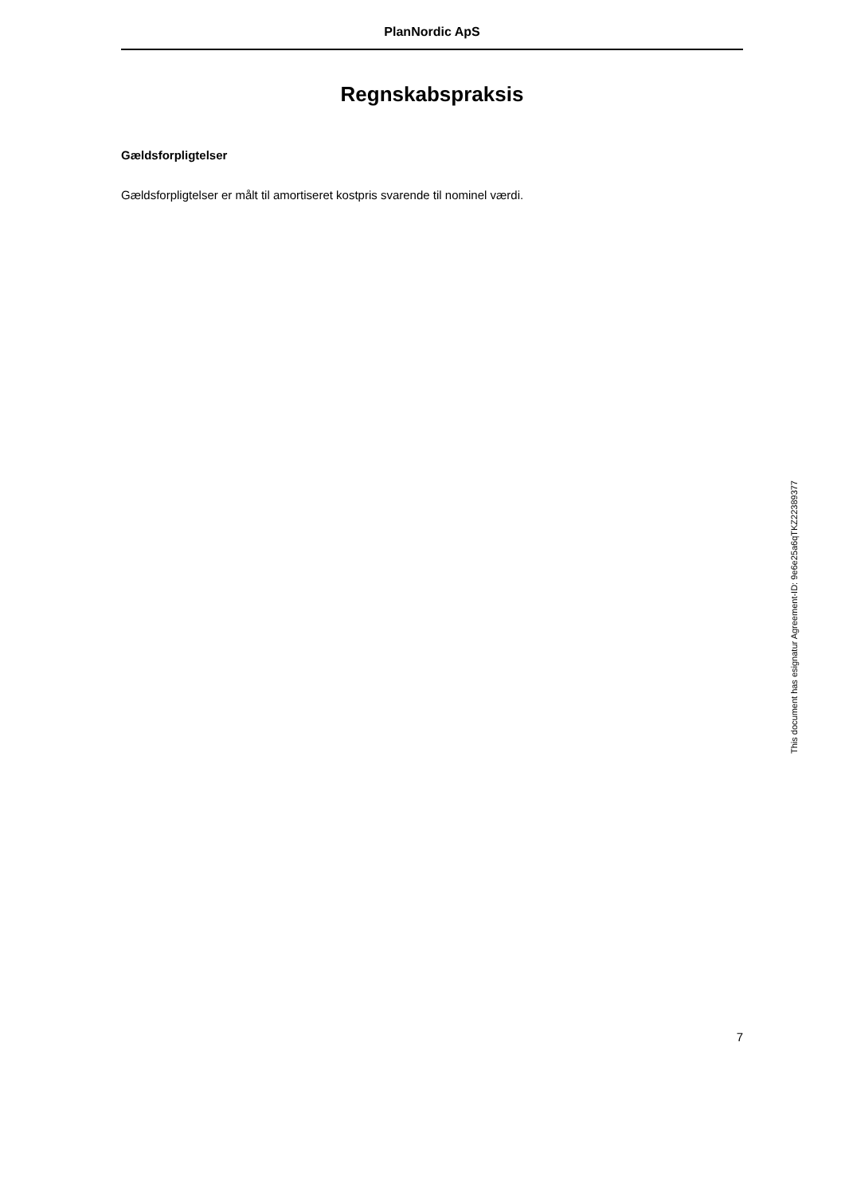PlanNordic ApS
Regnskabspraksis
Gældsforpligtelser
Gældsforpligtelser er målt til amortiseret kostpris svarende til nominel værdi.
7
This document has esignatur Agreement-ID: 9e6e25a6qTKZ22389377